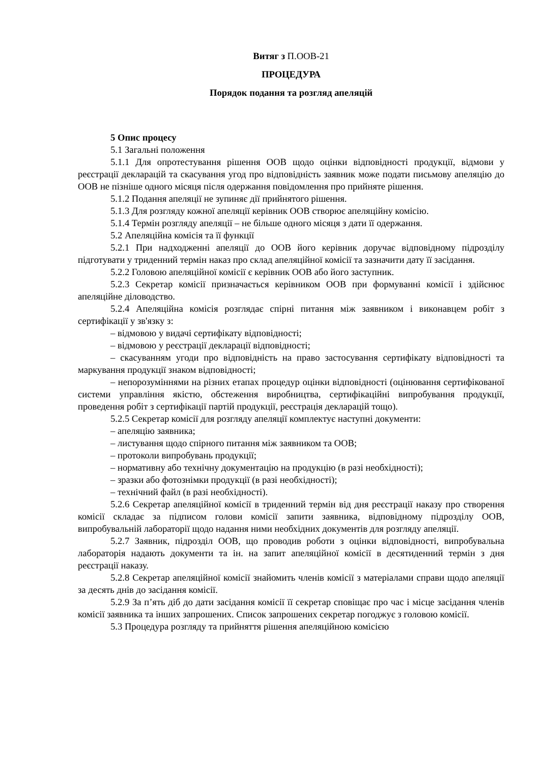Витяг з П.ООВ-21
ПРОЦЕДУРА
Порядок подання та розгляд апеляцій
5 Опис процесу
5.1 Загальні положення
5.1.1 Для опротестування рішення ООВ щодо оцінки відповідності продукції, відмови у реєстрації декларацій та скасування угод про відповідність заявник може подати письмову апеляцію до ООВ не пізніше одного місяця після одержання повідомлення про прийняте рішення.
5.1.2 Подання апеляції не зупиняє дії прийнятого рішення.
5.1.3 Для розгляду кожної апеляції керівник ООВ створює апеляційну комісію.
5.1.4 Термін розгляду апеляції – не більше одного місяця з дати її одержання.
5.2 Апеляційна комісія та її функції
5.2.1 При надходженні апеляції до ООВ його керівник доручає відповідному підрозділу підготувати у триденний термін наказ про склад апеляційної комісії та зазначити дату її засідання.
5.2.2 Головою апеляційної комісії є керівник ООВ або його заступник.
5.2.3 Секретар комісії призначається керівником ООВ при формуванні комісії і здійснює апеляційне діловодство.
5.2.4 Апеляційна комісія розглядає спірні питання між заявником і виконавцем робіт з сертифікації у зв'язку з:
– відмовою у видачі сертифікату відповідності;
– відмовою у реєстрації декларації відповідності;
– скасуванням угоди про відповідність на право застосування сертифікату відповідності та маркування продукції знаком відповідності;
– непорозуміннями на різних етапах процедур оцінки відповідності (оцінювання сертифікованої системи управління якістю, обстеження виробництва, сертифікаційні випробування продукції, проведення робіт з сертифікації партій продукції, реєстрація декларацій тощо).
5.2.5 Секретар комісії для розгляду апеляції комплектує наступні документи:
– апеляцію заявника;
– листування щодо спірного питання між заявником та ООВ;
– протоколи випробувань продукції;
– нормативну або технічну документацію на продукцію (в разі необхідності);
– зразки або фотознімки продукції (в разі необхідності);
– технічний файл (в разі необхідності).
5.2.6 Секретар апеляційної комісії в триденний термін від дня реєстрації наказу про створення комісії складає за підписом голови комісії запити заявника, відповідному підрозділу ООВ, випробувальній лабораторії щодо надання ними необхідних документів для розгляду апеляції.
5.2.7 Заявник, підрозділ ООВ, що проводив роботи з оцінки відповідності, випробувальна лабораторія надають документи та ін. на запит апеляційної комісії в десятиденний термін з дня реєстрації наказу.
5.2.8 Секретар апеляційної комісії знайомить членів комісії з матеріалами справи щодо апеляції за десять днів до засідання комісії.
5.2.9 За п’ять діб до дати засідання комісії її секретар сповіщає про час і місце засідання членів комісії заявника та інших запрошених. Список запрошених секретар погоджує з головою комісії.
5.3 Процедура розгляду та прийняття рішення апеляційною комісією